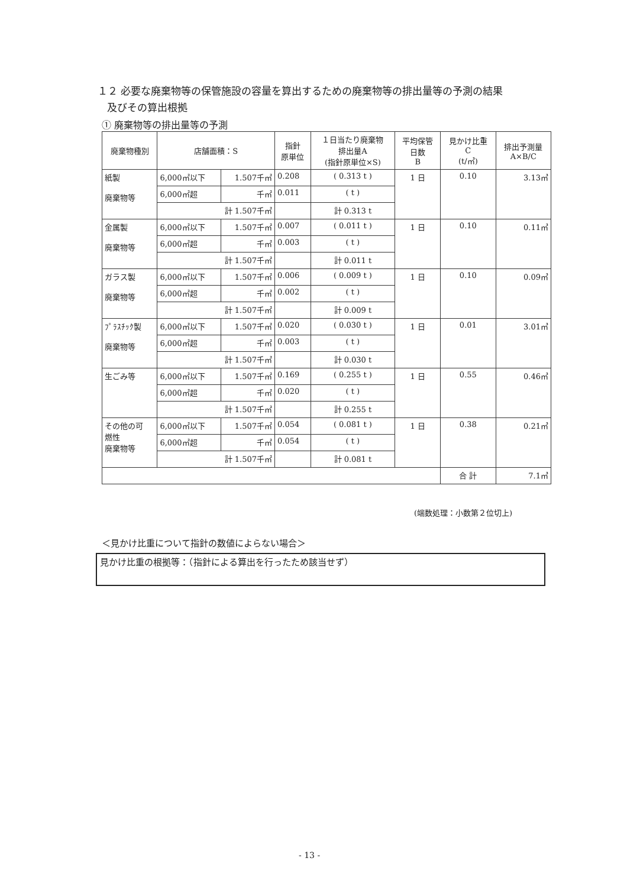１２ 必要な廃棄物等の保管施設の容量を算出するための廃棄物等の排出量等の予測の結果
及びその算出根拠
① 廃棄物等の排出量等の予測
| 廃棄物種別 | 店舗面積：S | | 指針 原単位 | １日当たり廃棄物 排出量A (指針原単位×S) | 平均保管 日数 B | 見かけ比重 C (t/㎥) | 排出予測量 A×B/C |
| --- | --- | --- | --- | --- | --- | --- | --- |
| 紙製 廃棄物等 | 6,000㎡以下 | 1.507千㎡ | 0.208 | ( 0.313 t ) | 1 日 | 0.10 | 3.13㎥ |
| | 6,000㎡超 | 千㎡ | 0.011 | ( t ) | | | |
| | 計 1.507千㎡ | | | 計 0.313 t | | | |
| 金属製 廃棄物等 | 6,000㎡以下 | 1.507千㎡ | 0.007 | ( 0.011 t ) | 1 日 | 0.10 | 0.11㎥ |
| | 6,000㎡超 | 千㎡ | 0.003 | ( t ) | | | |
| | 計 1.507千㎡ | | | 計 0.011 t | | | |
| ガラス製 廃棄物等 | 6,000㎡以下 | 1.507千㎡ | 0.006 | ( 0.009 t ) | 1 日 | 0.10 | 0.09㎥ |
| | 6,000㎡超 | 千㎡ | 0.002 | ( t ) | | | |
| | 計 1.507千㎡ | | | 計 0.009 t | | | |
| ﾌﾟﾗｽﾁｯｸ製 廃棄物等 | 6,000㎡以下 | 1.507千㎡ | 0.020 | ( 0.030 t ) | 1 日 | 0.01 | 3.01㎥ |
| | 6,000㎡超 | 千㎡ | 0.003 | ( t ) | | | |
| | 計 1.507千㎡ | | | 計 0.030 t | | | |
| 生ごみ等 | 6,000㎡以下 | 1.507千㎡ | 0.169 | ( 0.255 t ) | 1 日 | 0.55 | 0.46㎥ |
| | 6,000㎡超 | 千㎡ | 0.020 | ( t ) | | | |
| | 計 1.507千㎡ | | | 計 0.255 t | | | |
| その他の可 燃性 廃棄物等 | 6,000㎡以下 | 1.507千㎡ | 0.054 | ( 0.081 t ) | 1 日 | 0.38 | 0.21㎥ |
| | 6,000㎡超 | 千㎡ | 0.054 | ( t ) | | | |
| | 計 1.507千㎡ | | | 計 0.081 t | | | |
| | | | | | | 合 計 | 7.1㎥ |
(端数処理：小数第２位切上)
＜見かけ比重について指針の数値によらない場合＞
見かけ比重の根拠等：（指針による算出を行ったため該当せず）
- 13 -